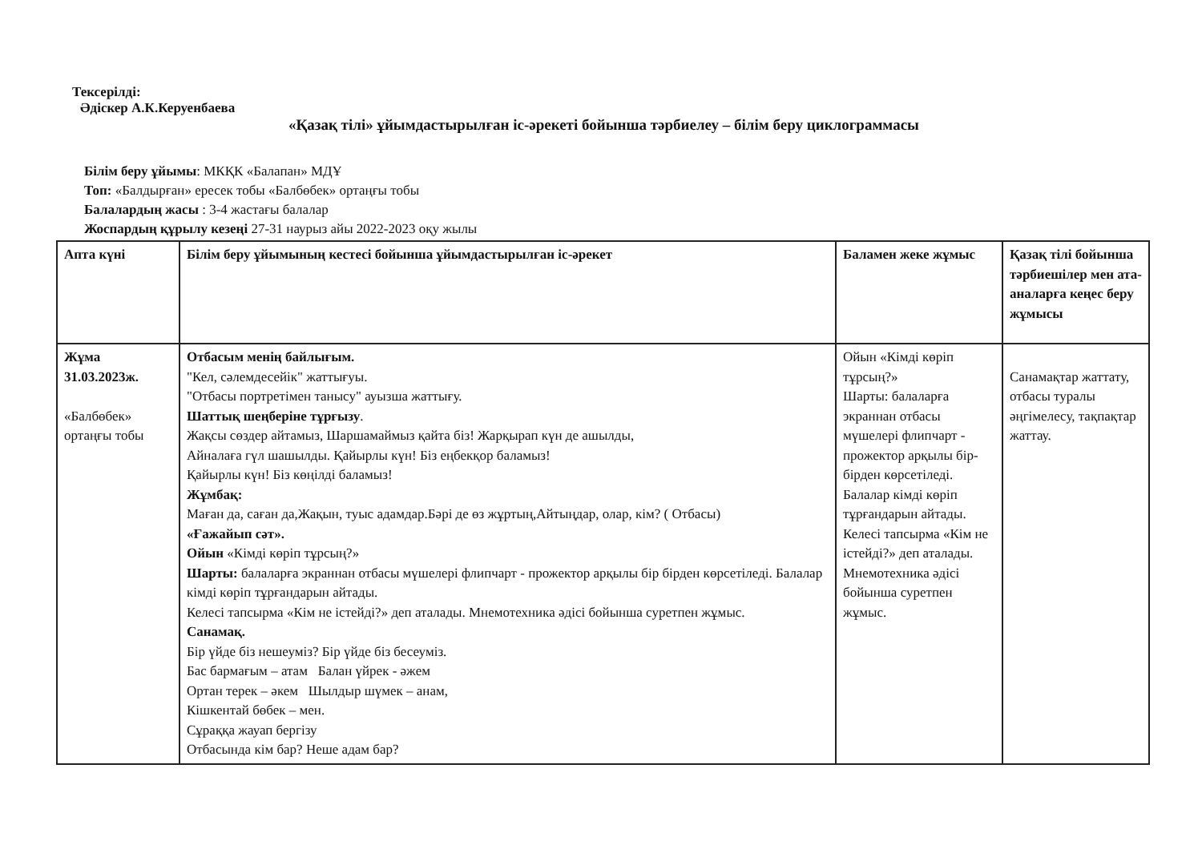Тексерілді:
Әдіскер А.К.Керуенбаева
«Қазақ тілі» ұйымдастырылған іс-әрекеті бойынша тәрбиелеу – білім беру циклограммасы
Білім беру ұйымы: МКҚК «Балапан» МДҰ
Топ: «Балдырған» ересек тобы «Балбөбек» ортаңғы тобы
Балалардың жасы : 3-4 жастағы балалар
Жоспардың құрылу кезеңі 27-31 наурыз айы 2022-2023 оқу жылы
| Апта күні | Білім беру ұйымының кестесі бойынша ұйымдастырылған іс-әрекет | Баламен жеке жұмыс | Қазақ тілі бойынша тәрбиешілер мен ата-аналарға кеңес беру жұмысы |
| --- | --- | --- | --- |
| Жұма 31.03.2023ж. «Балбөбек» ортаңғы тобы | Отбасым менің байлығым. "Кел, сәлемдесейік" жаттығуы. "Отбасы портретімен танысу" ауызша жаттығу. Шаттық шеңберіне тұрғызу . Жақсы сөздер айтамыз, Шаршамаймыз қайта біз! Жарқырап күн де ашылды, Айналаға гүл шашылды. Қайырлы күн! Біз еңбекқор баламыз! Қайырлы күн! Біз көңілді баламыз! Жұмбақ: Маған да, саған да,Жақын, туыс адамдар.Бәрі де өз жұртың,Айтыңдар, олар, кім? ( Отбасы) «Ғажайып сәт». Ойын «Кімді көріп тұрсың?» Шарты: балаларға экраннан отбасы мүшелері флипчарт - прожектор арқылы бір бірден көрсетіледі. Балалар кімді көріп тұрғандарын айтады. Келесі тапсырма «Кім не істейді?» деп аталады. Мнемотехника әдісі бойынша суретпен жұмыс. Санамақ. Бір үйде біз нешеуміз? Бір үйде біз бесеуміз. Бас бармағым – атам Балан үйрек - әжем Ортан терек – әкем Шылдыр шүмек – анам, Кішкентай бөбек – мен. Сұраққа жауап бергізу Отбасында кім бар? Неше адам бар? | Ойын «Кімді көріп тұрсың?» Шарты: балаларға экраннан отбасы мүшелері флипчарт - прожектор арқылы бір-бірден көрсетіледі. Балалар кімді көріп тұрғандарын айтады. Келесі тапсырма «Кім не істейді?» деп аталады. Мнемотехника әдісі бойынша суретпен жұмыс. | Санамақтар жаттату, отбасы туралы әңгімелесу, тақпақтар жаттау. |